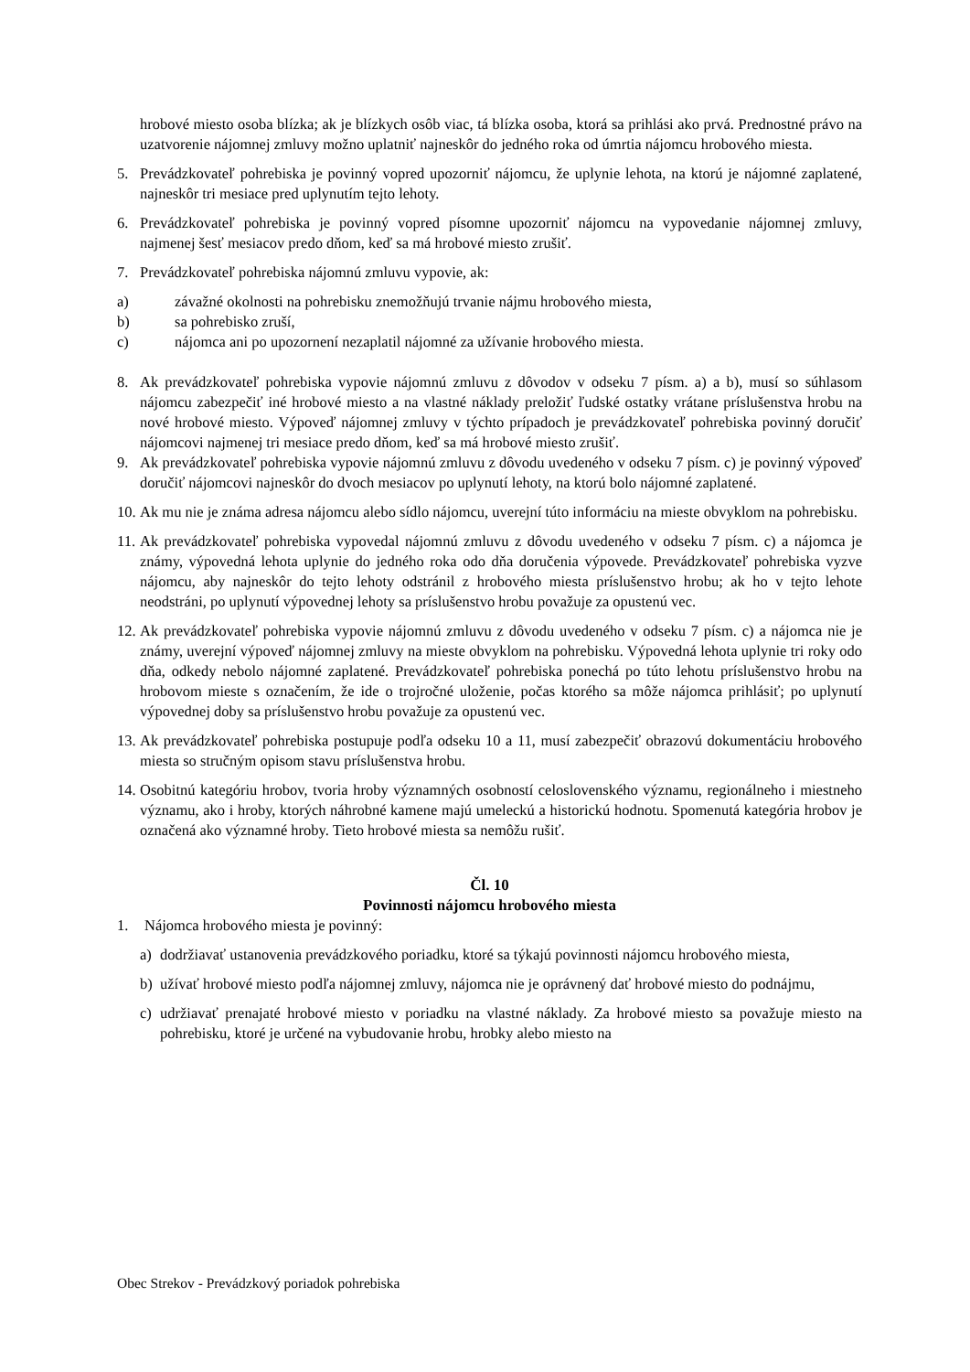hrobové miesto osoba blízka; ak je blízkych osôb viac, tá blízka osoba, ktorá sa prihlási ako prvá. Prednostné právo na uzatvorenie nájomnej zmluvy možno uplatniť najneskôr do jedného roka od úmrtia nájomcu hrobového miesta.
5. Prevádzkovateľ pohrebiska je povinný vopred upozorniť nájomcu, že uplynie lehota, na ktorú je nájomné zaplatené, najneskôr tri mesiace pred uplynutím tejto lehoty.
6. Prevádzkovateľ pohrebiska je povinný vopred písomne upozorniť nájomcu na vypovedanie nájomnej zmluvy, najmenej šesť mesiacov predo dňom, keď sa má hrobové miesto zrušiť.
7. Prevádzkovateľ pohrebiska nájomnú zmluvu vypovie, ak:
a) závažné okolnosti na pohrebisku znemožňujú trvanie nájmu hrobového miesta,
b) sa pohrebisko zruší,
c) nájomca ani po upozornení nezaplatil nájomné za užívanie hrobového miesta.
8. Ak prevádzkovateľ pohrebiska vypovie nájomnú zmluvu z dôvodov v odseku 7 písm. a) a b), musí so súhlasom nájomcu zabezpečiť iné hrobové miesto a na vlastné náklady preložiť ľudské ostatky vrátane príslušenstva hrobu na nové hrobové miesto. Výpoveď nájomnej zmluvy v týchto prípadoch je prevádzkovateľ pohrebiska povinný doručiť nájomcovi najmenej tri mesiace predo dňom, keď sa má hrobové miesto zrušiť.
9. Ak prevádzkovateľ pohrebiska vypovie nájomnú zmluvu z dôvodu uvedeného v odseku 7 písm. c) je povinný výpoveď doručiť nájomcovi najneskôr do dvoch mesiacov po uplynutí lehoty, na ktorú bolo nájomné zaplatené.
10. Ak mu nie je známa adresa nájomcu alebo sídlo nájomcu, uverejní túto informáciu na mieste obvyklom na pohrebisku.
11. Ak prevádzkovateľ pohrebiska vypovedal nájomnú zmluvu z dôvodu uvedeného v odseku 7 písm. c) a nájomca je známy, výpovedná lehota uplynie do jedného roka odo dňa doručenia výpovede. Prevádzkovateľ pohrebiska vyzve nájomcu, aby najneskôr do tejto lehoty odstránil z hrobového miesta príslušenstvo hrobu; ak ho v tejto lehote neodstráni, po uplynutí výpovednej lehoty sa príslušenstvo hrobu považuje za opustenú vec.
12. Ak prevádzkovateľ pohrebiska vypovie nájomnú zmluvu z dôvodu uvedeného v odseku 7 písm. c) a nájomca nie je známy, uverejní výpoveď nájomnej zmluvy na mieste obvyklom na pohrebisku. Výpovedná lehota uplynie tri roky odo dňa, odkedy nebolo nájomné zaplatené. Prevádzkovateľ pohrebiska ponechá po túto lehotu príslušenstvo hrobu na hrobovom mieste s označením, že ide o trojročné uloženie, počas ktorého sa môže nájomca prihlásiť; po uplynutí výpovednej doby sa príslušenstvo hrobu považuje za opustenú vec.
13. Ak prevádzkovateľ pohrebiska postupuje podľa odseku 10 a 11, musí zabezpečiť obrazovú dokumentáciu hrobového miesta so stručným opisom stavu príslušenstva hrobu.
14. Osobitnú kategóriu hrobov, tvoria hroby významných osobností celoslovenského významu, regionálneho i miestneho významu, ako i hroby, ktorých náhrobné kamene majú umeleckú a historickú hodnotu. Spomenutá kategória hrobov je označená ako významné hroby. Tieto hrobové miesta sa nemôžu rušiť.
Čl. 10
Povinnosti nájomcu hrobového miesta
1. Nájomca hrobového miesta je povinný:
a) dodržiavať ustanovenia prevádzkového poriadku, ktoré sa týkajú povinnosti nájomcu hrobového miesta,
b) užívať hrobové miesto podľa nájomnej zmluvy, nájomca nie je oprávnený dať hrobové miesto do podnájmu,
c) udržiavať prenajaté hrobové miesto v poriadku na vlastné náklady. Za hrobové miesto sa považuje miesto na pohrebisku, ktoré je určené na vybudovanie hrobu, hrobky alebo miesto na
Obec Strekov - Prevádzkový poriadok pohrebiska